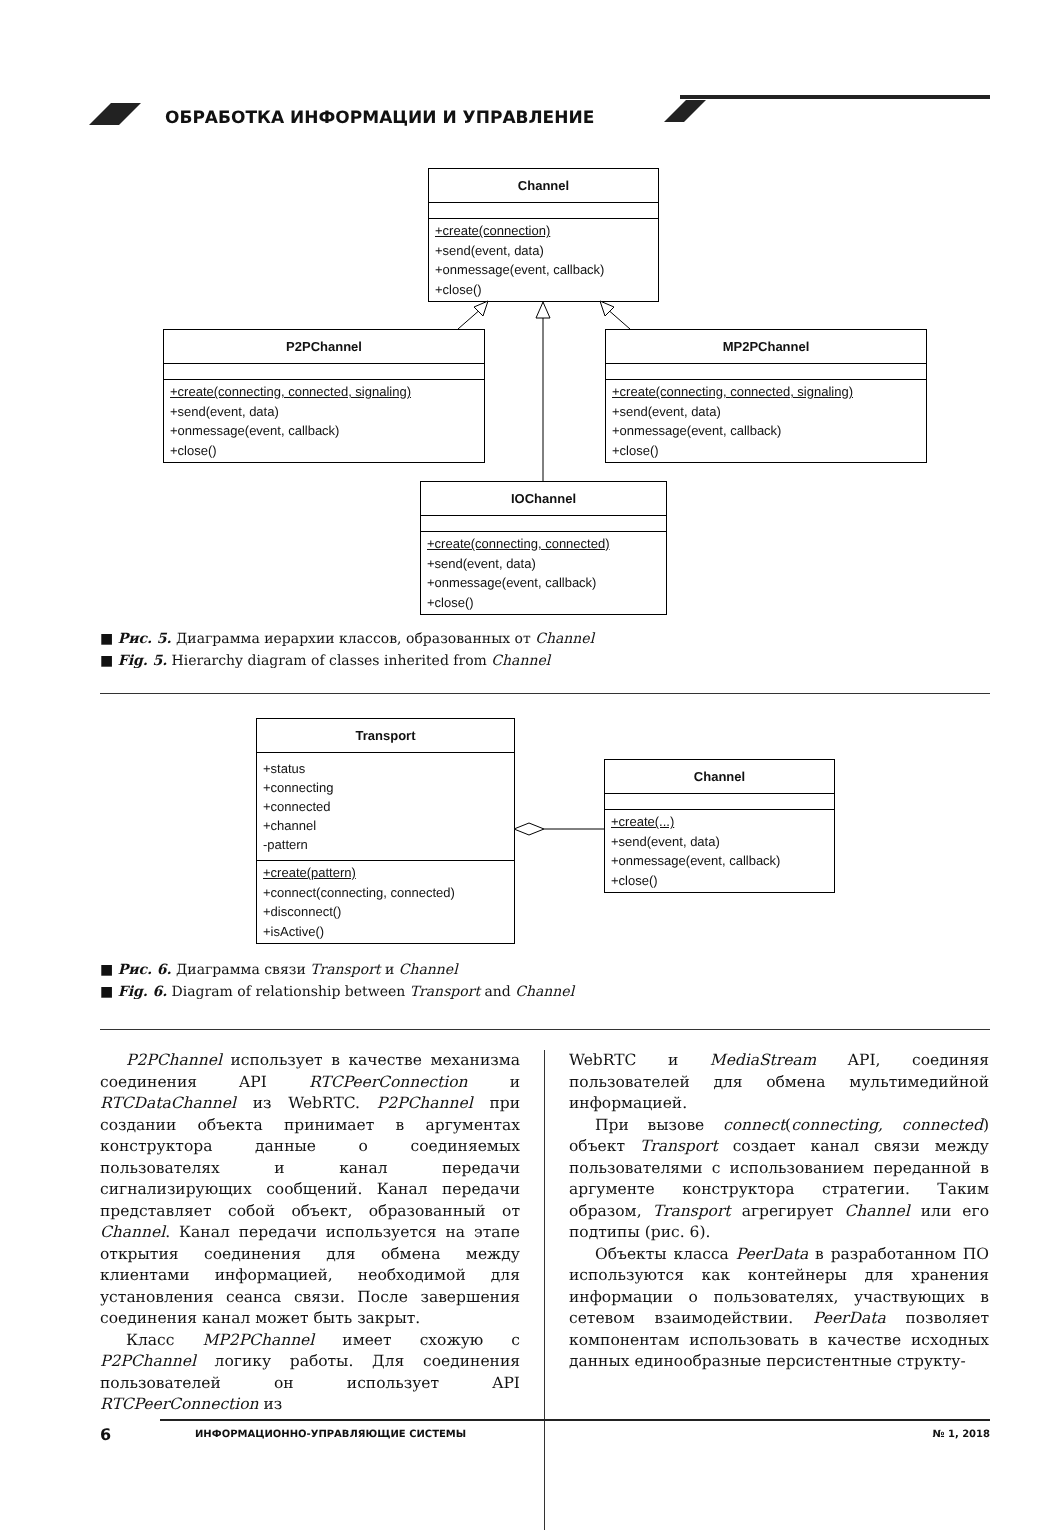ОБРАБОТКА ИНФОРМАЦИИ И УПРАВЛЕНИЕ
Channel
+create(connection)
+send(event, data)
+onmessage(event, callback)
+close()
P2PChannel
+create(connecting, connected, signaling)
+send(event, data)
+onmessage(event, callback)
+close()
MP2PChannel
+create(connecting, connected, signaling)
+send(event, data)
+onmessage(event, callback)
+close()
IOChannel
+create(connecting, connected)
+send(event, data)
+onmessage(event, callback)
+close()
■ Рис. 5. Диаграмма иерархии классов, образованных от Channel
■ Fig. 5. Hierarchy diagram of classes inherited from Channel
Transport
+status
+connecting
+connected
+channel
-pattern
+create(pattern)
+connect(connecting, connected)
+disconnect()
+isActive()
Channel
+create(...)
+send(event, data)
+onmessage(event, callback)
+close()
■ Рис. 6. Диаграмма связи Transport и Channel
■ Fig. 6. Diagram of relationship between Transport and Channel
P2PChannel использует в качестве механизма соединения API RTCPeerConnection и RTCDataChannel из WebRTC. P2PChannel при создании объекта принимает в аргументах конструктора данные о соединяемых пользователях и канал передачи сигнализирующих сообщений. Канал передачи представляет собой объект, образованный от Channel. Канал передачи используется на этапе открытия соединения для обмена между клиентами информацией, необходимой для установления сеанса связи. После завершения соединения канал может быть закрыт.
Класс MP2PChannel имеет схожую с P2PChannel логику работы. Для соединения пользователей он использует API RTCPeerConnection из
WebRTC и MediaStream API, соединяя пользователей для обмена мультимедийной информацией.
При вызове connect(connecting, connected) объект Transport создает канал связи между пользователями с использованием переданной в аргументе конструктора стратегии. Таким образом, Transport агрегирует Channel или его подтипы (рис. 6).
Объекты класса PeerData в разработанном ПО используются как контейнеры для хранения информации о пользователях, участвующих в сетевом взаимодействии. PeerData позволяет компонентам использовать в качестве исходных данных единообразные персистентные структу-
6
ИНФОРМАЦИОННО-УПРАВЛЯЮЩИЕ СИСТЕМЫ № 1, 2018